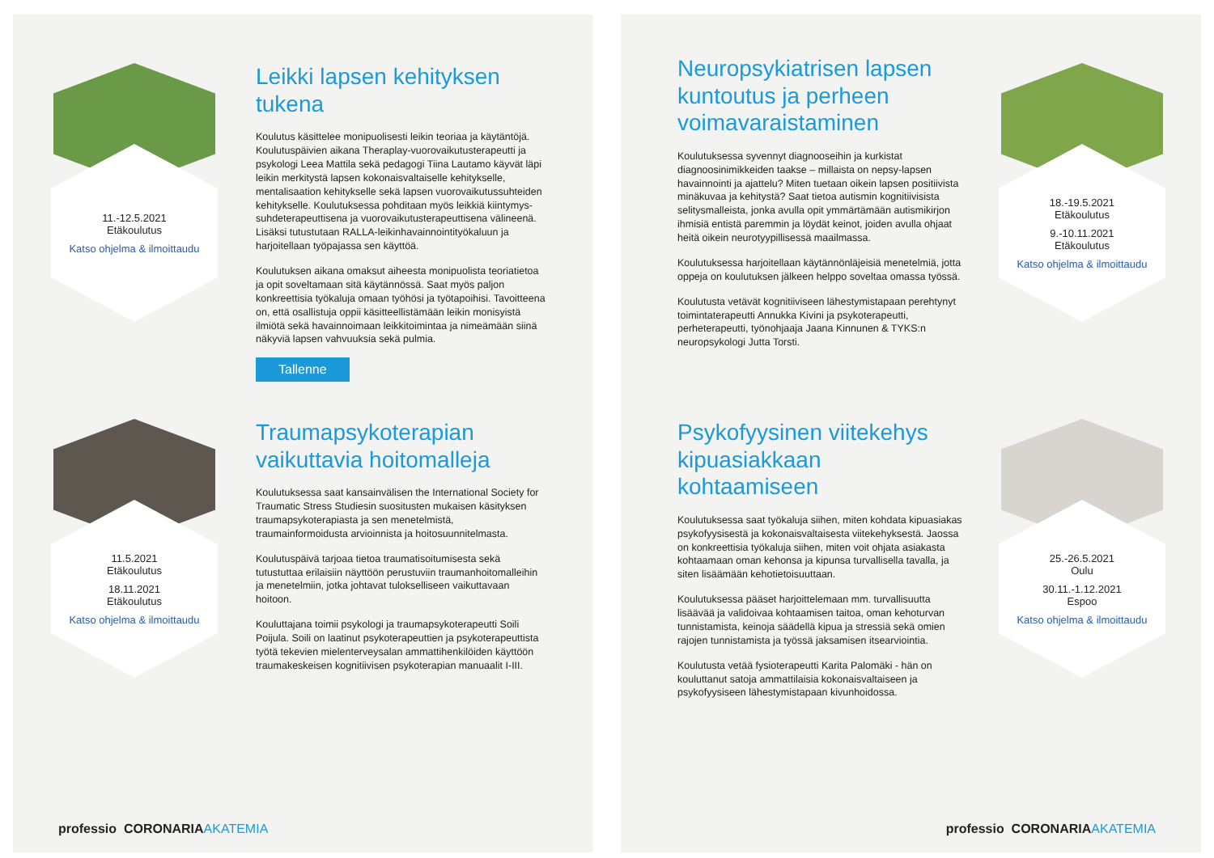11.-12.5.2021
Etäkoulutus
Katso ohjelma & ilmoittaudu
Leikki lapsen kehityksen tukena
Koulutus käsittelee monipuolisesti leikin teoriaa ja käytäntöjä. Koulutuspäivien aikana Theraplay-vuorovaikutusterapeutti ja psykologi Leea Mattila sekä pedagogi Tiina Lautamo käyvät läpi leikin merkitystä lapsen kokonaisvaltaiselle kehitykselle, mentalisaation kehitykselle sekä lapsen vuorovaikutussuhteiden kehitykselle. Koulutuksessa pohditaan myös leikkiä kiintymys-suhdeterapeuttisena ja vuorovaikutusterapeuttisena välineenä. Lisäksi tutustutaan RALLA-leikinhavainnointityökaluun ja harjoitellaan työpajassa sen käyttöä.
Koulutuksen aikana omaksut aiheesta monipuolista teoriatietoa ja opit soveltamaan sitä käytännössä. Saat myös paljon konkreettisia työkaluja omaan työhösi ja työtapoihisi. Tavoitteena on, että osallistuja oppii käsitteellistämään leikin monisyistä ilmiötä sekä havainnoimaan leikkitoimintaa ja nimeämään siinä näkyviä lapsen vahvuuksia sekä pulmia.
Tallenne
11.5.2021
Etäkoulutus
18.11.2021
Etäkoulutus
Katso ohjelma & ilmoittaudu
Traumapsykoterapian vaikuttavia hoitomalleja
Koulutuksessa saat kansainvälisen the International Society for Traumatic Stress Studiesin suositusten mukaisen käsityksen traumapsykoterapiasta ja sen menetelmistä, traumainformoidusta arvioinnista ja hoitosuunnitelmasta.
Koulutuspäivä tarjoaa tietoa traumatisoitumisesta sekä tutustuttaa erilaisiin näyttöön perustuviin traumanhoitomalleihin ja menetelmiin, jotka johtavat tulokselliseen vaikuttavaan hoitoon.
Kouluttajana toimii psykologi ja traumapsykoterapeutti Soili Poijula. Soili on laatinut psykoterapeuttien ja psykoterapeuttista työtä tekevien mielenterveysalan ammattihenkilöiden käyttöön traumakeskeisen kognitiivisen psykoterapian manuaalit I-III.
professio CORONARIAAKATEMIA
Neuropsykiatrisen lapsen kuntoutus ja perheen voimavaraistaminen
Koulutuksessa syvennyt diagnooseihin ja kurkistat diagnoosinimikkeiden taakse – millaista on nepsy-lapsen havainnointi ja ajattelu? Miten tuetaan oikein lapsen positiivista minäkuvaa ja kehitystä? Saat tietoa autismin kognitiivisista selitysmalleista, jonka avulla opit ymmärtämään autismikirjon ihmisiä entistä paremmin ja löydät keinot, joiden avulla ohjaat heitä oikein neurotyypillisessä maailmassa.
Koulutuksessa harjoitellaan käytännönläjeisiä menetelmiä, jotta oppeja on koulutuksen jälkeen helppo soveltaa omassa työssä.
Koulutusta vetävät kognitiiviseen lähestymistapaan perehtynyt toimintaterapeutti Annukka Kivini ja psykoterapeutti, perheterapeutti, työnohjaaja Jaana Kinnunen & TYKS:n neuropsykologi Jutta Torsti.
18.-19.5.2021
Etäkoulutus
9.-10.11.2021
Etäkoulutus
Katso ohjelma & ilmoittaudu
Psykofyysinen viitekehys kipuasiakkaan kohtaamiseen
Koulutuksessa saat työkaluja siihen, miten kohdata kipuasiakas psykofyysisestä ja kokonaisvaltaisesta viitekehyksestä. Jaossa on konkreettisia työkaluja siihen, miten voit ohjata asiakasta kohtaamaan oman kehonsa ja kipunsa turvallisella tavalla, ja siten lisäämään kehotietoisuuttaan.
Koulutuksessa pääset harjoittelemaan mm. turvallisuutta lisäävää ja validoivaa kohtaamisen taitoa, oman kehoturvan tunnistamista, keinoja säädellä kipua ja stressiä sekä omien rajojen tunnistamista ja työssä jaksamisen itsearviointia.
Koulutusta vetää fysioterapeutti Karita Palomäki - hän on kouluttanut satoja ammattilaisia kokonaisvaltaiseen ja psykofyysiseen lähestymistapaan kivunhoidossa.
25.-26.5.2021
Oulu
30.11.-1.12.2021
Espoo
Katso ohjelma & ilmoittaudu
professio CORONARIAAKATEMIA